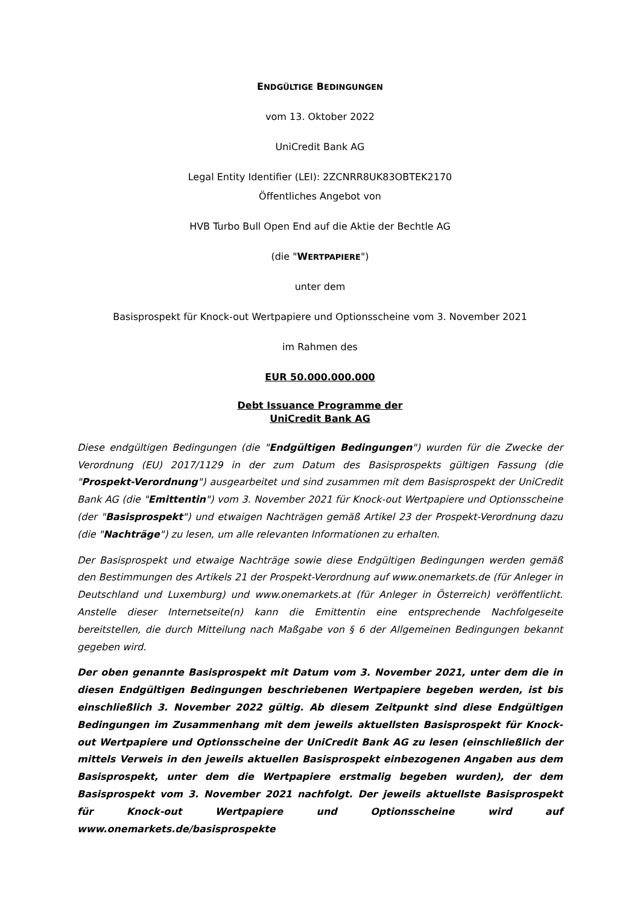ENDGÜLTIGE BEDINGUNGEN
vom 13. Oktober 2022
UniCredit Bank AG
Legal Entity Identifier (LEI): 2ZCNRR8UK83OBTEK2170
Öffentliches Angebot von
HVB Turbo Bull Open End auf die Aktie der Bechtle AG
(die "WERTPAPIERE")
unter dem
Basisprospekt für Knock-out Wertpapiere und Optionsscheine vom 3. November 2021
im Rahmen des
EUR 50.000.000.000
Debt Issuance Programme der
UniCredit Bank AG
Diese endgültigen Bedingungen (die "Endgültigen Bedingungen") wurden für die Zwecke der Verordnung (EU) 2017/1129 in der zum Datum des Basisprospekts gültigen Fassung (die "Prospekt-Verordnung") ausgearbeitet und sind zusammen mit dem Basisprospekt der UniCredit Bank AG (die "Emittentin") vom 3. November 2021 für Knock-out Wertpapiere und Optionsscheine (der "Basisprospekt") und etwaigen Nachträgen gemäß Artikel 23 der Prospekt-Verordnung dazu (die "Nachträge") zu lesen, um alle relevanten Informationen zu erhalten.
Der Basisprospekt und etwaige Nachträge sowie diese Endgültigen Bedingungen werden gemäß den Bestimmungen des Artikels 21 der Prospekt-Verordnung auf www.onemarkets.de (für Anleger in Deutschland und Luxemburg) und www.onemarkets.at (für Anleger in Österreich) veröffentlicht. Anstelle dieser Internetseite(n) kann die Emittentin eine entsprechende Nachfolgeseite bereitstellen, die durch Mitteilung nach Maßgabe von § 6 der Allgemeinen Bedingungen bekannt gegeben wird.
Der oben genannte Basisprospekt mit Datum vom 3. November 2021, unter dem die in diesen Endgültigen Bedingungen beschriebenen Wertpapiere begeben werden, ist bis einschließlich 3. November 2022 gültig. Ab diesem Zeitpunkt sind diese Endgültigen Bedingungen im Zusammenhang mit dem jeweils aktuellsten Basisprospekt für Knock-out Wertpapiere und Optionsscheine der UniCredit Bank AG zu lesen (einschließlich der mittels Verweis in den jeweils aktuellen Basisprospekt einbezogenen Angaben aus dem Basisprospekt, unter dem die Wertpapiere erstmalig begeben wurden), der dem Basisprospekt vom 3. November 2021 nachfolgt. Der jeweils aktuellste Basisprospekt für Knock-out Wertpapiere und Optionsscheine wird auf www.onemarkets.de/basisprospekte